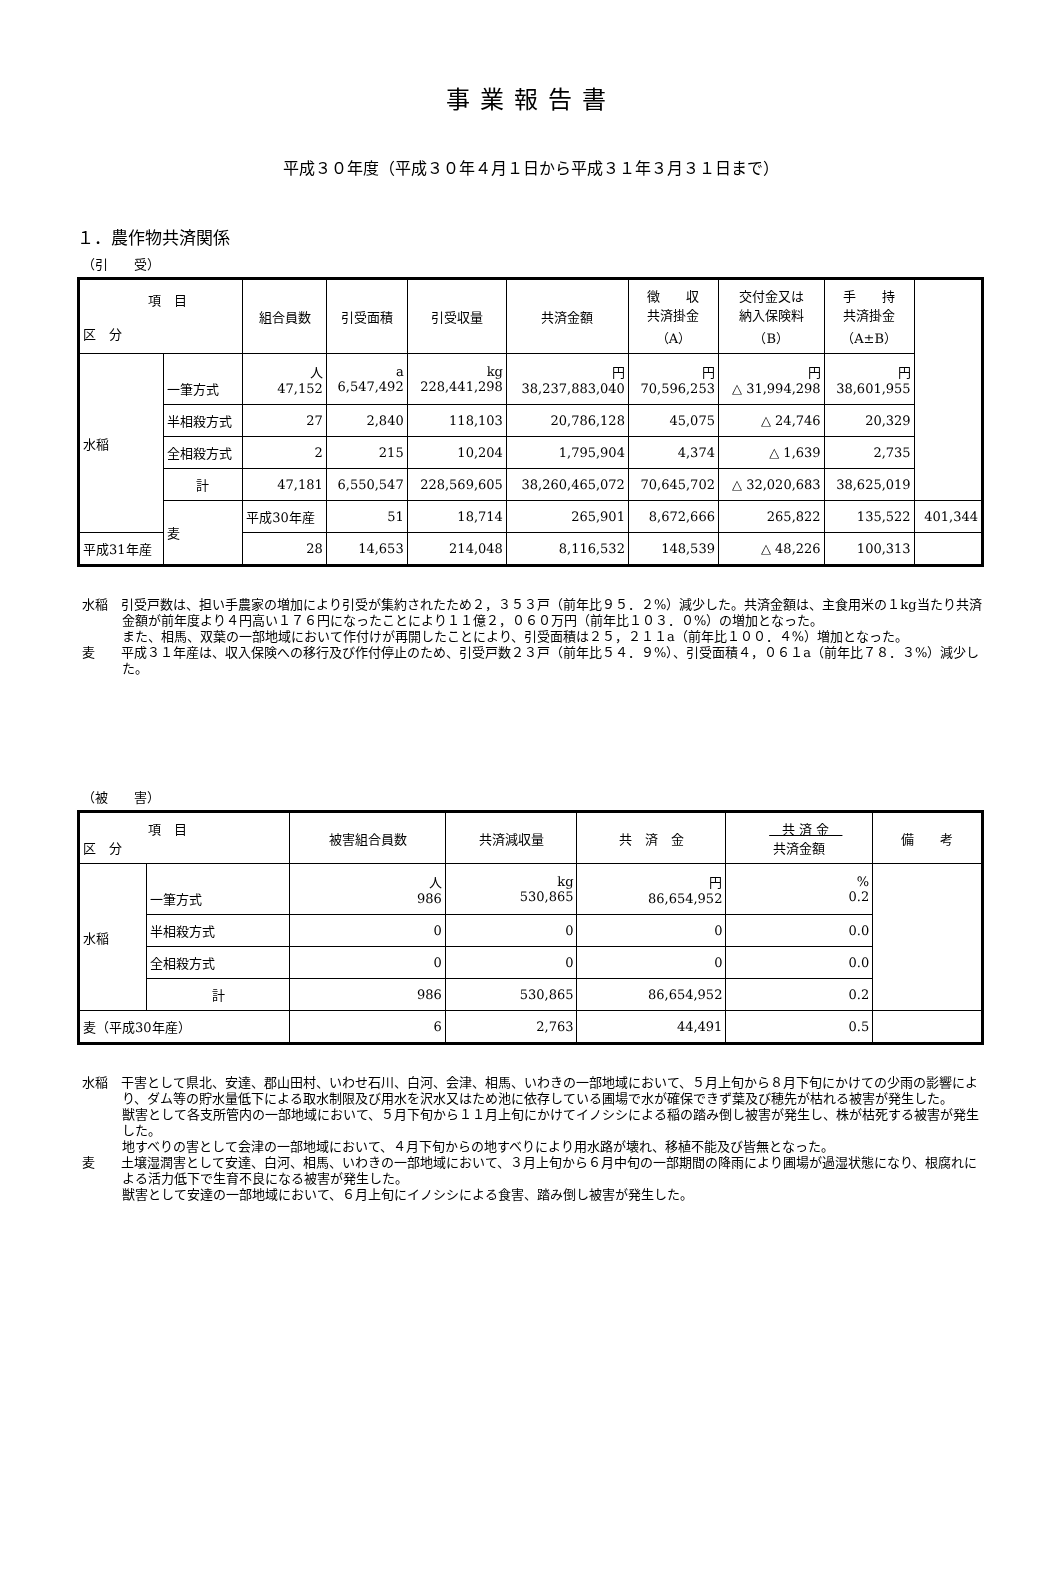事業報告書
平成３０年度（平成３０年４月１日から平成３１年３月３１日まで）
１．農作物共済関係
（引　　受）
| 項 目 区 分 | | 組合員数 | 引受面積 | 引受収量 | 共済金額 | 徴 収 共済掛金 （A） | 交付金又は 納入保険料 （B） | 手 持 共済掛金 （A±B） | |
| --- | --- | --- | --- | --- | --- | --- | --- | --- | --- |
| 水稲 | 一筆方式 | 人 47,152 | a 6,547,492 | kg 228,441,298 | 円 38,237,883,040 | 円 70,596,253 | 円 △ 31,994,298 | 円 38,601,955 | |
| | 半相殺方式 | 27 | 2,840 | 118,103 | 20,786,128 | 45,075 | △ 24,746 | 20,329 | |
| | 全相殺方式 | 2 | 215 | 10,204 | 1,795,904 | 4,374 | △ 1,639 | 2,735 | |
| | 計 | 47,181 | 6,550,547 | 228,569,605 | 38,260,465,072 | 70,645,702 | △ 32,020,683 | 38,625,019 | |
| | 麦 | 平成30年産 | 51 | 18,714 | 265,901 | 8,672,666 | 265,822 | 135,522 | 401,344 |
| 平成31年産 | | 28 | 14,653 | 214,048 | 8,116,532 | 148,539 | △ 48,226 | 100,313 | |
水稲　引受戸数は、担い手農家の増加により引受が集約されたため２，３５３戸（前年比９５．２%）減少した。共済金額は、主食用米の１kg当たり共済金額が前年度より４円高い１７６円になったことにより１１億２，０６０万円（前年比１０３．０%）の増加となった。
また、相馬、双葉の一部地域において作付けが再開したことにより、引受面積は２５，２１１a（前年比１００．４%）増加となった。
麦　　平成３１年産は、収入保険への移行及び作付停止のため、引受戸数２３戸（前年比５４．９%）、引受面積４，０６１a（前年比７８．３%）減少した。
（被　　害）
| 項 目 区 分 | | 被害組合員数 | 共済減収量 | 共 済 金 | 共 済 金 共済金額 | 備 考 |
| --- | --- | --- | --- | --- | --- | --- |
| 水稲 | 一筆方式 | 人 986 | kg 530,865 | 円 86,654,952 | % 0.2 | |
| | 半相殺方式 | 0 | 0 | 0 | 0.0 | |
| | 全相殺方式 | 0 | 0 | 0 | 0.0 | |
| | 計 | 986 | 530,865 | 86,654,952 | 0.2 | |
| 麦（平成30年産） | | 6 | 2,763 | 44,491 | 0.5 | |
水稲　干害として県北、安達、郡山田村、いわせ石川、白河、会津、相馬、いわきの一部地域において、５月上旬から８月下旬にかけての少雨の影響により、ダム等の貯水量低下による取水制限及び用水を沢水又はため池に依存している圃場で水が確保できず葉及び穂先が枯れる被害が発生した。
獣害として各支所管内の一部地域において、５月下旬から１１月上旬にかけてイノシシによる稲の踏み倒し被害が発生し、株が枯死する被害が発生した。
地すべりの害として会津の一部地域において、４月下旬からの地すべりにより用水路が壊れ、移植不能及び皆無となった。
麦　　土壌湿潤害として安達、白河、相馬、いわきの一部地域において、３月上旬から６月中旬の一部期間の降雨により圃場が過湿状態になり、根腐れによる活力低下で生育不良になる被害が発生した。
獣害として安達の一部地域において、６月上旬にイノシシによる食害、踏み倒し被害が発生した。